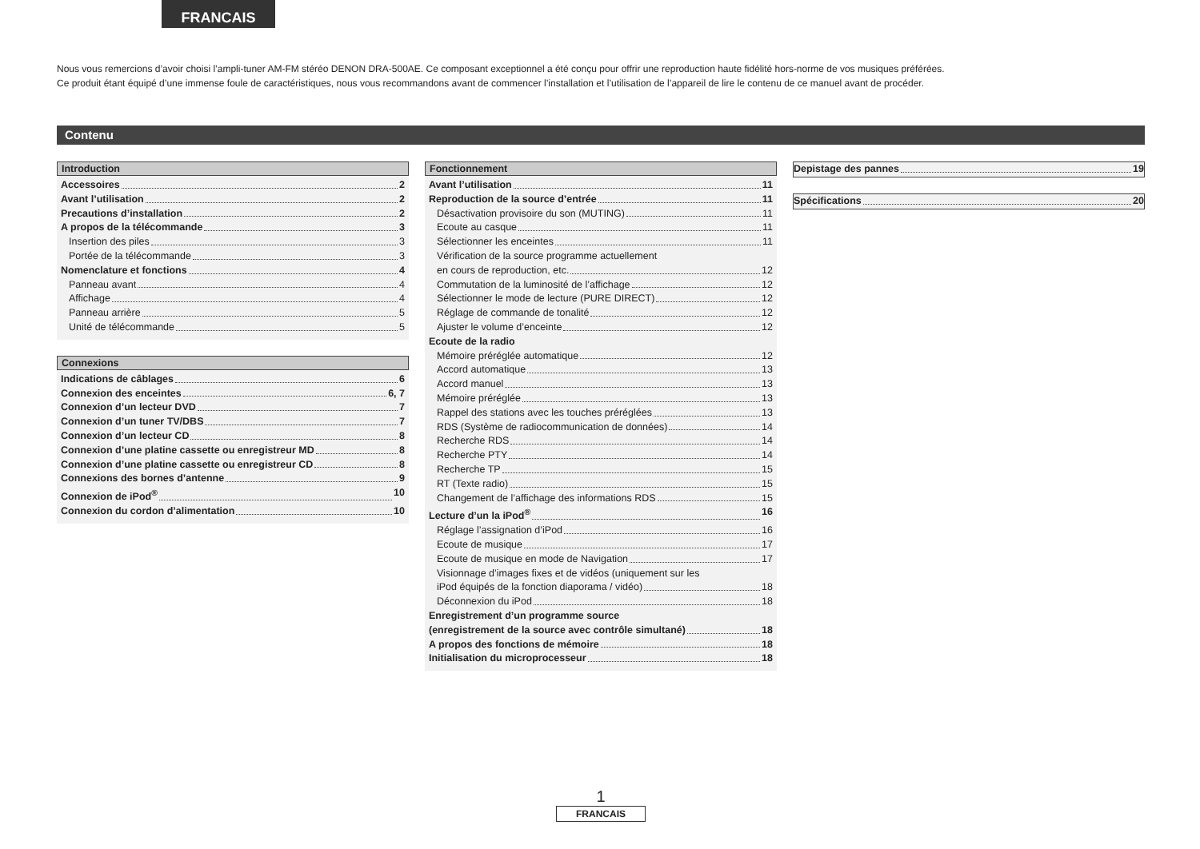FRANCAIS
Nous vous remercions d’avoir choisi l’ampli-tuner AM-FM stéréo DENON DRA-500AE. Ce composant exceptionnel a été conçu pour offrir une reproduction haute fidélité hors-norme de vos musiques préférées.
Ce produit étant équipé d’une immense foule de caractéristiques, nous vous recommandons avant de commencer l’installation et l’utilisation de l’appareil de lire le contenu de ce manuel avant de procéder.
Contenu
Introduction
Accessoires 2
Avant l’utilisation 2
Precautions d’installation 2
A propos de la télécommande 3
Insertion des piles 3
Portée de la télécommande 3
Nomenclature et fonctions 4
Panneau avant 4
Affichage 4
Panneau arrière 5
Unité de télécommande 5
Connexions
Indications de câblages 6
Connexion des enceintes 6, 7
Connexion d’un lecteur DVD 7
Connexion d’un tuner TV/DBS 7
Connexion d’un lecteur CD 8
Connexion d’une platine cassette ou enregistreur MD 8
Connexion d’une platine cassette ou enregistreur CD 8
Connexions des bornes d’antenne 9
Connexion de iPod<sup>®</sup> 10
Connexion du cordon d’alimentation 10
Fonctionnement
Avant l’utilisation 11
Reproduction de la source d’entrée 11
Désactivation provisoire du son (MUTING) 11
Ecoute au casque 11
Sélectionner les enceintes 11
Vérification de la source programme actuellement
en cours de reproduction, etc. 12
Commutation de la luminosité de l’affichage 12
Sélectionner le mode de lecture (PURE DIRECT) 12
Réglage de commande de tonalité 12
Ajuster le volume d’enceinte 12
Ecoute de la radio
Mémoire préréglée automatique 12
Accord automatique 13
Accord manuel 13
Mémoire préréglée 13
Rappel des stations avec les touches préréglées 13
RDS (Système de radiocommunication de données) 14
Recherche RDS 14
Recherche PTY 14
Recherche TP 15
RT (Texte radio) 15
Changement de l’affichage des informations RDS 15
Lecture d’un la iPod<sup>®</sup> 16
Réglage l’assignation d’iPod 16
Ecoute de musique 17
Ecoute de musique en mode de Navigation 17
Visionnage d’images fixes et de vidéos (uniquement sur les
iPod équipés de la fonction diaporama / vidéo) 18
Déconnexion du iPod 18
Enregistrement d’un programme source
(enregistrement de la source avec contrôle simultané) 18
A propos des fonctions de mémoire 18
Initialisation du microprocesseur 18
Depistage des pannes 19
Spécifications 20
1
FRANCAIS